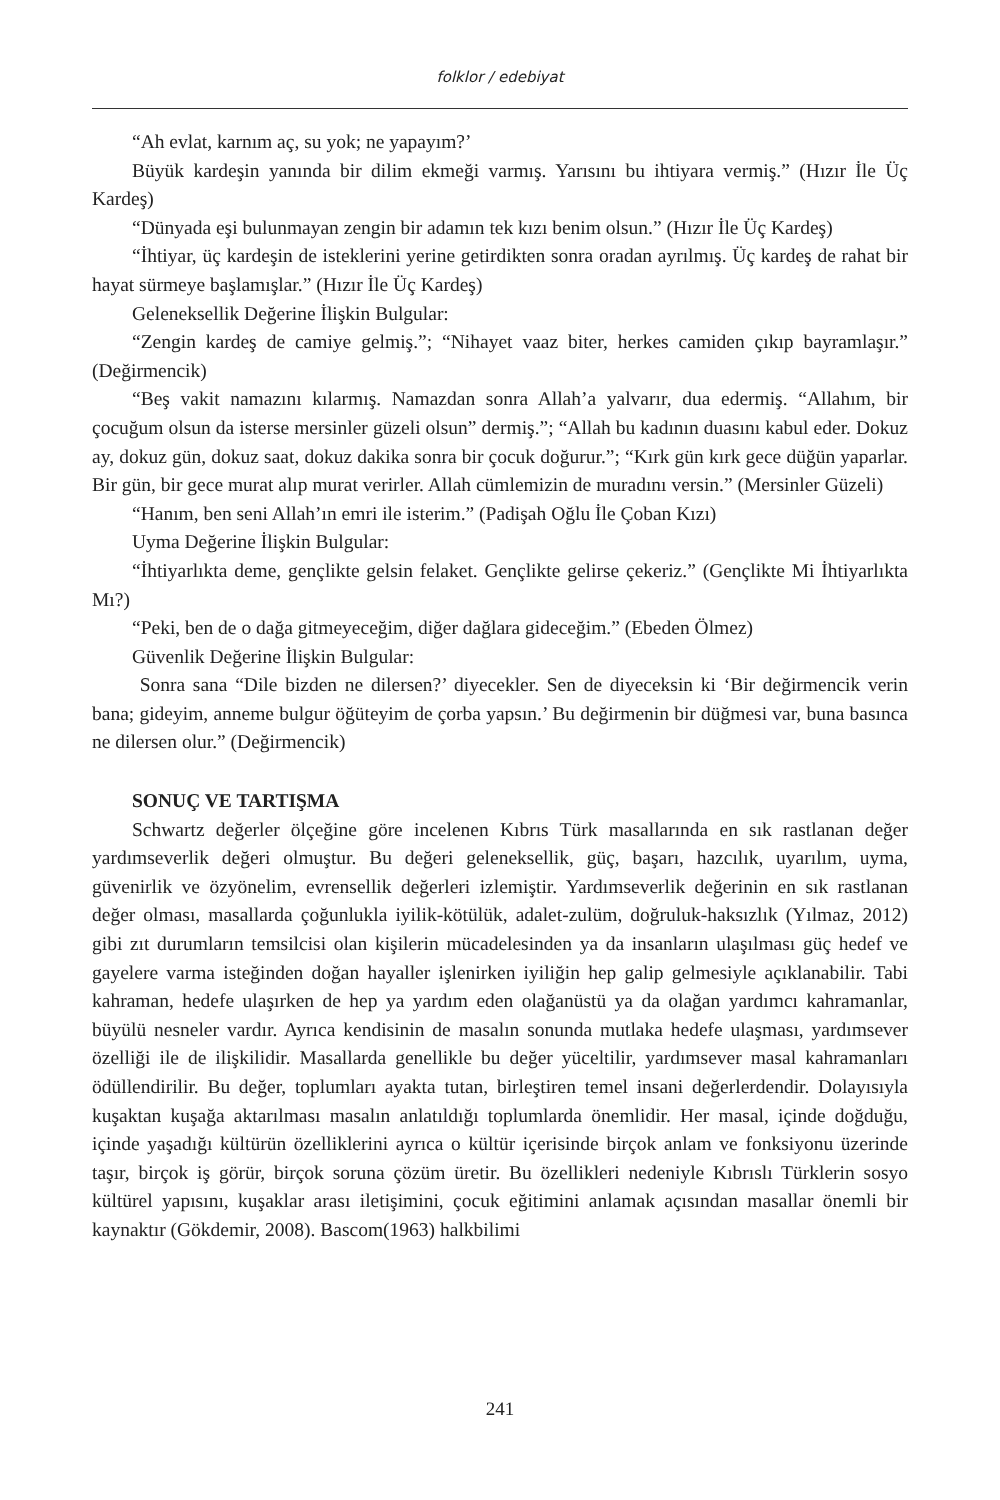folklor / edebiyat
“Ah evlat, karnım aç, su yok; ne yapayım?’
Büyük kardeşin yanında bir dilim ekmeği varmış. Yarısını bu ihtiyara vermiş.” (Hızır İle Üç Kardeş)
“Dünyada eşi bulunmayan zengin bir adamın tek kızı benim olsun.” (Hızır İle Üç Kardeş)
“İhtiyar, üç kardeşin de isteklerini yerine getirdikten sonra oradan ayrılmış. Üç kardeş de rahat bir hayat sürmeye başlamışlar.” (Hızır İle Üç Kardeş)
Geleneksellik Değerine İlişkin Bulgular:
“Zengin kardeş de camiye gelmiş.”; “Nihayet vaaz biter, herkes camiden çıkıp bayramlaşır.” (Değirmencik)
“Beş vakit namazını kılarmış. Namazdan sonra Allah’a yalvarır, dua edermiş. “Allahım, bir çocuğum olsun da isterse mersinler güzeli olsun” dermiş.”; “Allah bu kadının duasını kabul eder. Dokuz ay, dokuz gün, dokuz saat, dokuz dakika sonra bir çocuk doğurur.”; “Kırk gün kırk gece düğün yaparlar. Bir gün, bir gece murat alıp murat verirler. Allah cümlemizin de muradını versin.” (Mersinler Güzeli)
“Hanım, ben seni Allah’ın emri ile isterim.” (Padişah Oğlu İle Çoban Kızı)
Uyma Değerine İlişkin Bulgular:
“İhtiyarlıkta deme, gençlikte gelsin felaket. Gençlikte gelirse çekeriz.” (Gençlikte Mi İhtiyarlıkta Mı?)
“Peki, ben de o dağa gitmeyeceğim, diğer dağlara gideceğim.” (Ebeden Ölmez)
Güvenlik Değerine İlişkin Bulgular:
Sonra sana “Dile bizden ne dilersen?’ diyecekler. Sen de diyeceksin ki ‘Bir değirmencik verin bana; gideyim, anneme bulgur öğüteyim de çorba yapsın.’ Bu değirmenin bir düğmesi var, buna basınca ne dilersen olur.” (Değirmencik)
SONUÇ VE TARTIŞMA
Schwartz değerler ölçeğine göre incelenen Kıbrıs Türk masallarında en sık rastlanan değer yardımseverlik değeri olmuştur. Bu değeri geleneksellik, güç, başarı, hazcılık, uyarılım, uyma, güvenirlik ve özyönelim, evrensellik değerleri izlemiştir. Yardımseverlik değerinin en sık rastlanan değer olması, masallarda çoğunlukla iyilik-kötülük, adalet-zulüm, doğruluk-haksızlık (Yılmaz, 2012) gibi zıt durumların temsilcisi olan kişilerin mücadelesinden ya da insanların ulaşılması güç hedef ve gayelere varma isteğinden doğan hayaller işlenirken iyiliğin hep galip gelmesiyle açıklanabilir. Tabi kahraman, hedefe ulaşırken de hep ya yardım eden olağanüstü ya da olağan yardımcı kahramanlar, büyülü nesneler vardır. Ayrıca kendisinin de masalın sonunda mutlaka hedefe ulaşması, yardımsever özelliği ile de ilişkilidir. Masallarda genellikle bu değer yüceltilir, yardımsever masal kahramanları ödüllendirilir. Bu değer, toplumları ayakta tutan, birleştiren temel insani değerlerdendir. Dolayısıyla kuşaktan kuşağa aktarılması masalın anlatıldığı toplumlarda önemlidir. Her masal, içinde doğduğu, içinde yaşadığı kültürün özelliklerini ayrıca o kültür içerisinde birçok anlam ve fonksiyonu üzerinde taşır, birçok iş görür, birçok soruna çözüm üretir. Bu özellikleri nedeniyle Kıbrıslı Türklerin sosyo kültürel yapısını, kuşaklar arası iletişimini, çocuk eğitimini anlamak açısından masallar önemli bir kaynaktır (Gökdemir, 2008). Bascom(1963) halkbilimi
241